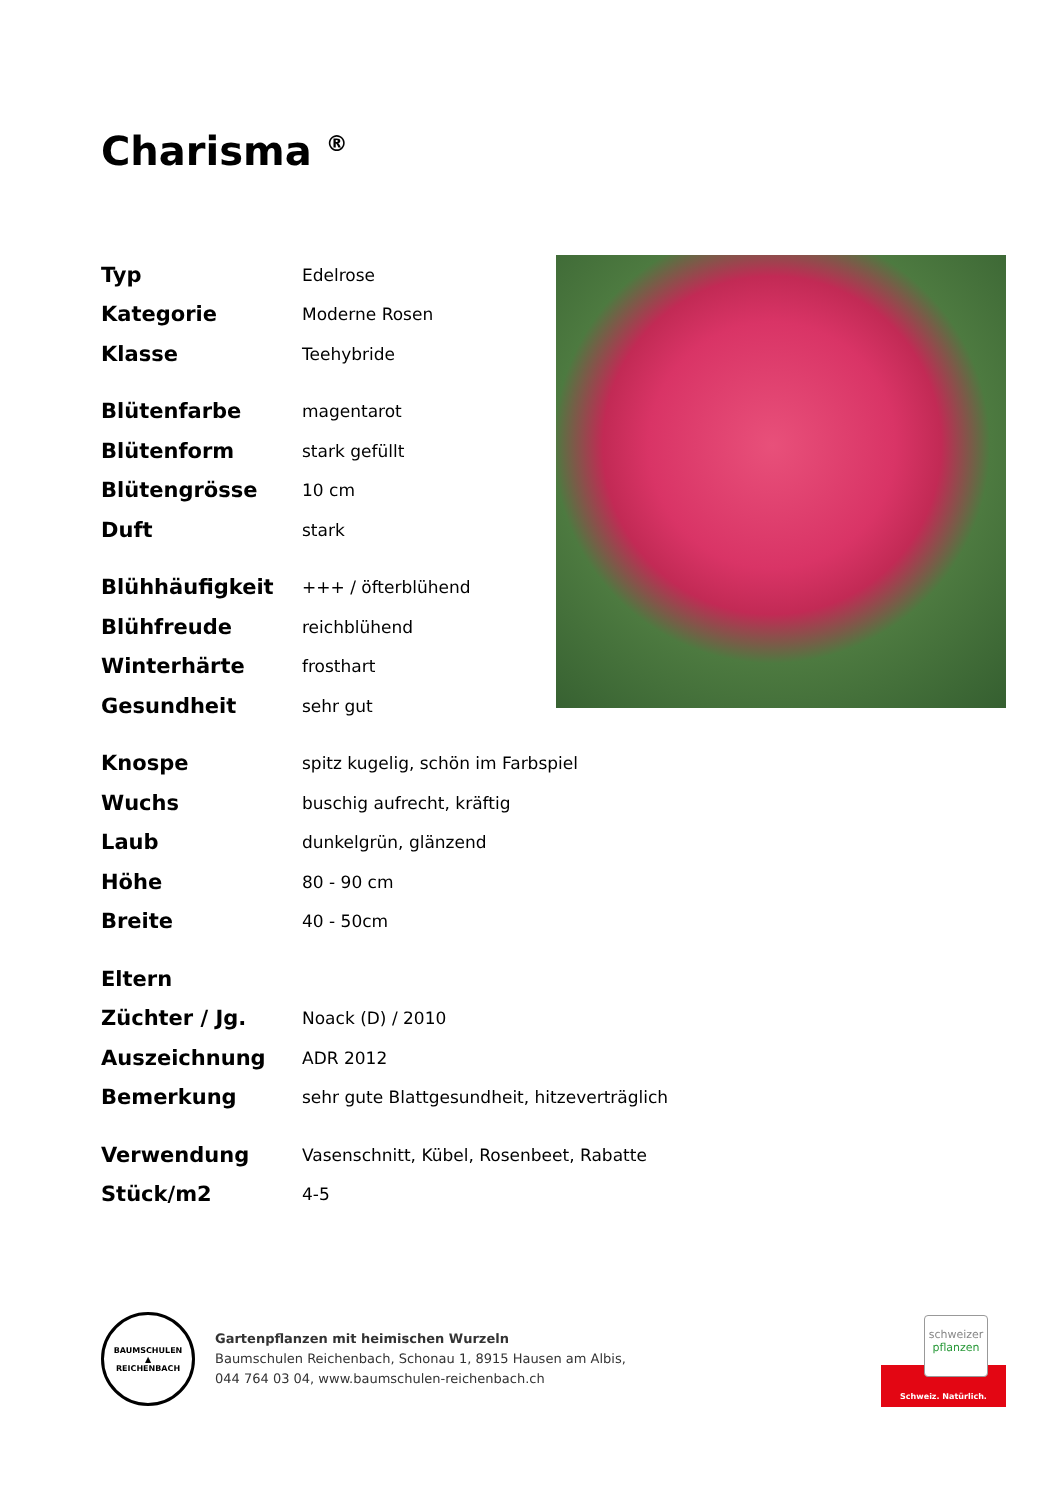Charisma <sup>®</sup>
| Typ | Edelrose |
| Kategorie | Moderne Rosen |
| Klasse | Teehybride |
| Blütenfarbe | magentarot |
| Blütenform | stark gefüllt |
| Blütengrösse | 10 cm |
| Duft | stark |
| Blühhäufigkeit | +++ / öfterblühend |
| Blühfreude | reichblühend |
| Winterhärte | frosthart |
| Gesundheit | sehr gut |
| Knospe | spitz kugelig, schön im Farbspiel |
| Wuchs | buschig aufrecht, kräftig |
| Laub | dunkelgrün, glänzend |
| Höhe | 80 - 90 cm |
| Breite | 40 - 50cm |
| Eltern | |
| Züchter / Jg. | Noack (D) / 2010 |
| Auszeichnung | ADR 2012 |
| Bemerkung | sehr gute Blattgesundheit, hitzeverträglich |
| Verwendung | Vasenschnitt, Kübel, Rosenbeet, Rabatte |
| Stück/m2 | 4-5 |
BAUMSCHULEN
▲
REICHENBACH
Gartenpflanzen mit heimischen Wurzeln
Baumschulen Reichenbach, Schonau 1, 8915 Hausen am Albis,
044 764 03 04, www.baumschulen-reichenbach.ch
schweizer
pflanzen
Schweiz. Natürlich.